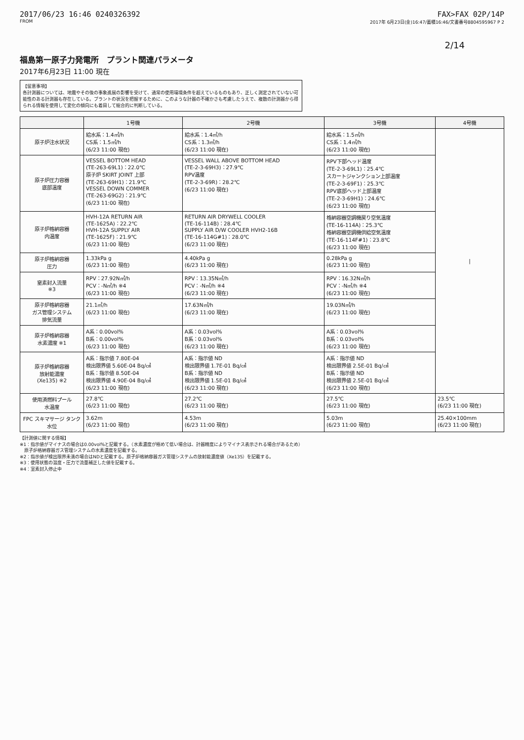2017/06/23 16:46 0240326392 FAX>FAX 02P/14P
FROM 2017年 6月23日(金)16:47/蓄積16:46/文書番号8804595967 P 2
2/14
福島第一原子力発電所　プラント関連パラメータ
2017年6月23日 11:00 現在
【留意事項】
各計測器については、地震やその後の事象進展の影響を受けて、通常の使用環境条件を超えているものもあり、正しく測定されていない可能性のある計測器も存在している。プラントの状況を把握するために、このような計器の不確かさも考慮したうえで、複数の計測器から得られる情報を使用して変化の傾向にも着目して総合的に判断している。
| | 1号機 | 2号機 | 3号機 | 4号機 |
| --- | --- | --- | --- | --- |
| 原子炉注水状況 | 給水系：1.4㎥/h CS系：1.5㎥/h (6/23 11:00 現在) | 給水系：1.4㎥/h CS系：1.3㎥/h (6/23 11:00 現在) | 給水系：1.5㎥/h CS系：1.4㎥/h (6/23 11:00 現在) | / |
| 原子炉圧力容器 底部温度 | VESSEL BOTTOM HEAD (TE-263-69L1)：22.0℃ 原子炉 SKIRT JOINT 上部 (TE-263-69H1)：21.9℃ VESSEL DOWN COMMER (TE-263-69G2)：21.9℃ (6/23 11:00 現在) | VESSEL WALL ABOVE BOTTOM HEAD (TE-2-3-69H3)：27.9℃ RPV温度 (TE-2-3-69R)：28.2℃ (6/23 11:00 現在) | RPV下部ヘッド温度 (TE-2-3-69L1)：25.4℃ スカートジャンクション上部温度 (TE-2-3-69F1)：25.3℃ RPV底部ヘッド上部温度 (TE-2-3-69H1)：24.6℃ (6/23 11:00 現在) | |
| 原子炉格納容器 内温度 | HVH-12A RETURN AIR (TE-1625A)：22.2℃ HVH-12A SUPPLY AIR (TE-1625F)：21.9℃ (6/23 11:00 現在) | RETURN AIR DRYWELL COOLER (TE-16-114B)：28.4℃ SUPPLY AIR D/W COOLER HVH2-16B (TE-16-114G#1)：28.0℃ (6/23 11:00 現在) | 格納容器空調機戻り空気温度 (TE-16-114A)：25.3℃ 格納容器空調機供給空気温度 (TE-16-114F#1)：23.8℃ (6/23 11:00 現在) | |
| 原子炉格納容器 圧力 | 1.33kPa g (6/23 11:00 現在) | 4.40kPa g (6/23 11:00 現在) | 0.28kPa g (6/23 11:00 現在) | |
| 窒素封入流量 ※3 | RPV：27.92N㎥/h PCV：-N㎥/h ※4 (6/23 11:00 現在) | RPV：13.35N㎥/h PCV：-N㎥/h ※4 (6/23 11:00 現在) | RPV：16.32N㎥/h PCV：-N㎥/h ※4 (6/23 11:00 現在) | |
| 原子炉格納容器 ガス管理システム 排気流量 | 21.1㎥/h (6/23 11:00 現在) | 17.63N㎥/h (6/23 11:00 現在) | 19.03N㎥/h (6/23 11:00 現在) | |
| 原子炉格納容器 水素濃度 ※1 | A系：0.00vol% B系：0.00vol% (6/23 11:00 現在) | A系：0.03vol% B系：0.03vol% (6/23 11:00 現在) | A系：0.03vol% B系：0.03vol% (6/23 11:00 現在) | |
| 原子炉格納容器 放射能濃度 (Xe135) ※2 | A系：指示値 7.80E-04 検出限界値 5.60E-04 Bq/㎤ B系：指示値 8.50E-04 検出限界値 4.90E-04 Bq/㎤ (6/23 11:00 現在) | A系：指示値 ND 検出限界値 1.7E-01 Bq/㎤ B系：指示値 ND 検出限界値 1.5E-01 Bq/㎤ (6/23 11:00 現在) | A系：指示値 ND 検出限界値 2.5E-01 Bq/㎤ B系：指示値 ND 検出限界値 2.5E-01 Bq/㎤ (6/23 11:00 現在) | |
| 使用済燃料プール 水温度 | 27.8℃ (6/23 11:00 現在) | 27.2℃ (6/23 11:00 現在) | 27.5℃ (6/23 11:00 現在) | 23.5℃ (6/23 11:00 現在) |
| FPC スキマサージ タンク 水位 | 3.62m (6/23 11:00 現在) | 4.53m (6/23 11:00 現在) | 5.03m (6/23 11:00 現在) | 25.40×100mm (6/23 11:00 現在) |
【計測値に関する情報】
※1：指示値がマイナスの場合は0.00vol%と記載する。（水素濃度が極めて低い場合は、計器精度によりマイナス表示される場合があるため）
　原子炉格納容器ガス管理システムの水素濃度を記載する。
※2：指示値が検出限界未満の場合はNDと記載する。原子炉格納容器ガス管理システムの放射能濃度値（Xe135）を記載する。
※3：使用状態の温度・圧力で流量補正した値を記載する。
※4：室素封入停止中